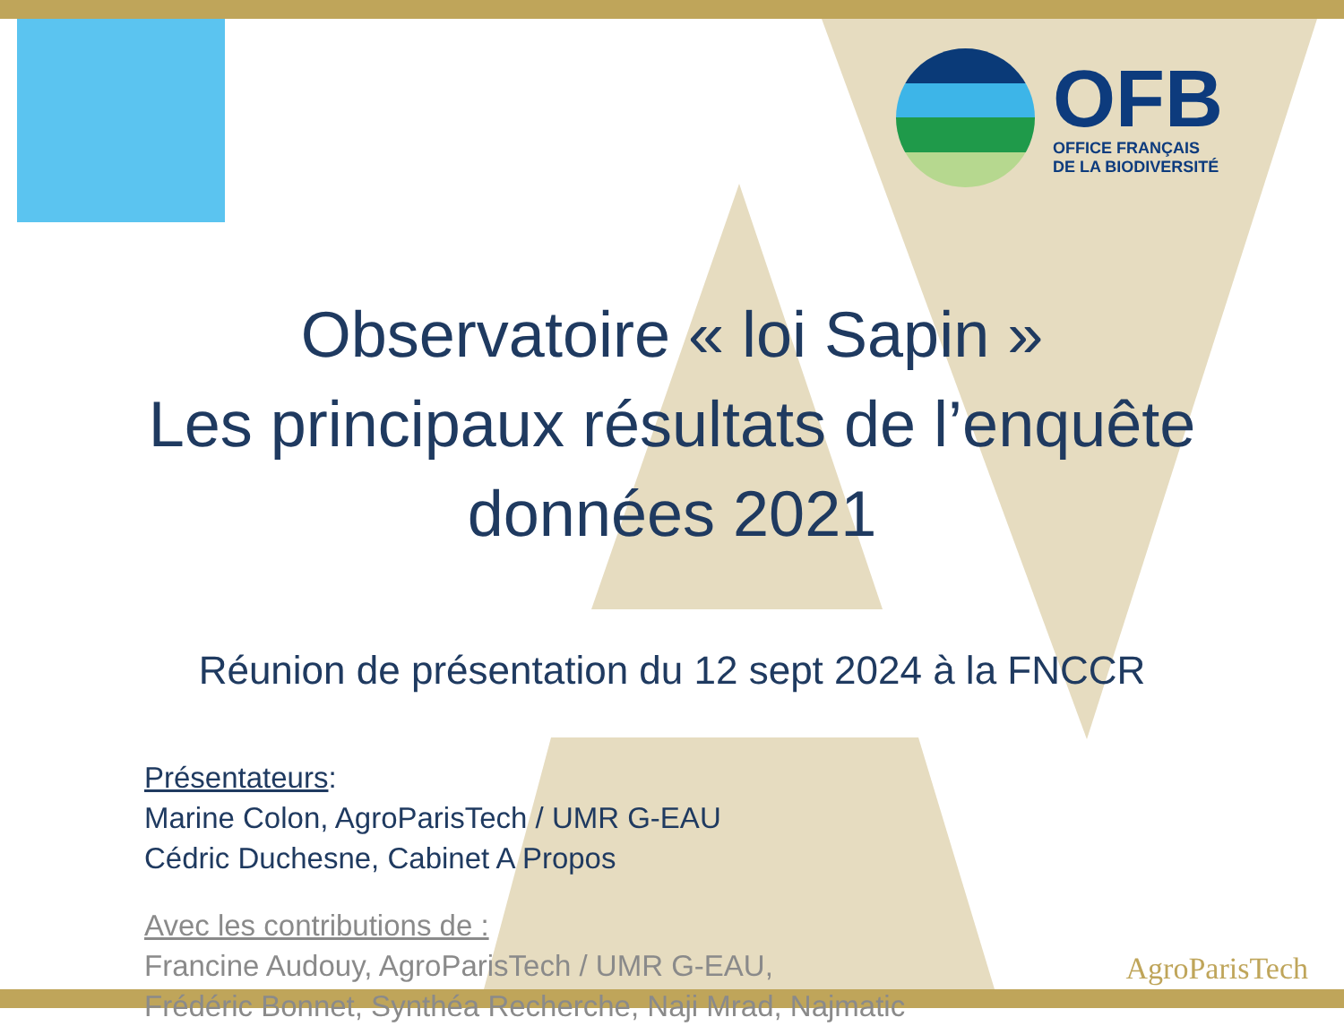OFB
OFFICE FRANÇAIS
DE LA BIODIVERSITÉ
Observatoire « loi Sapin »
Les principaux résultats de l’enquête
données 2021
Réunion de présentation du 12 sept 2024 à la FNCCR
Présentateurs:
Marine Colon, AgroParisTech / UMR G-EAU
Cédric Duchesne, Cabinet A Propos
Avec les contributions de :
Francine Audouy, AgroParisTech / UMR G-EAU,
Frédéric Bonnet, Synthéa Recherche, Naji Mrad, Najmatic
AgroParisTech